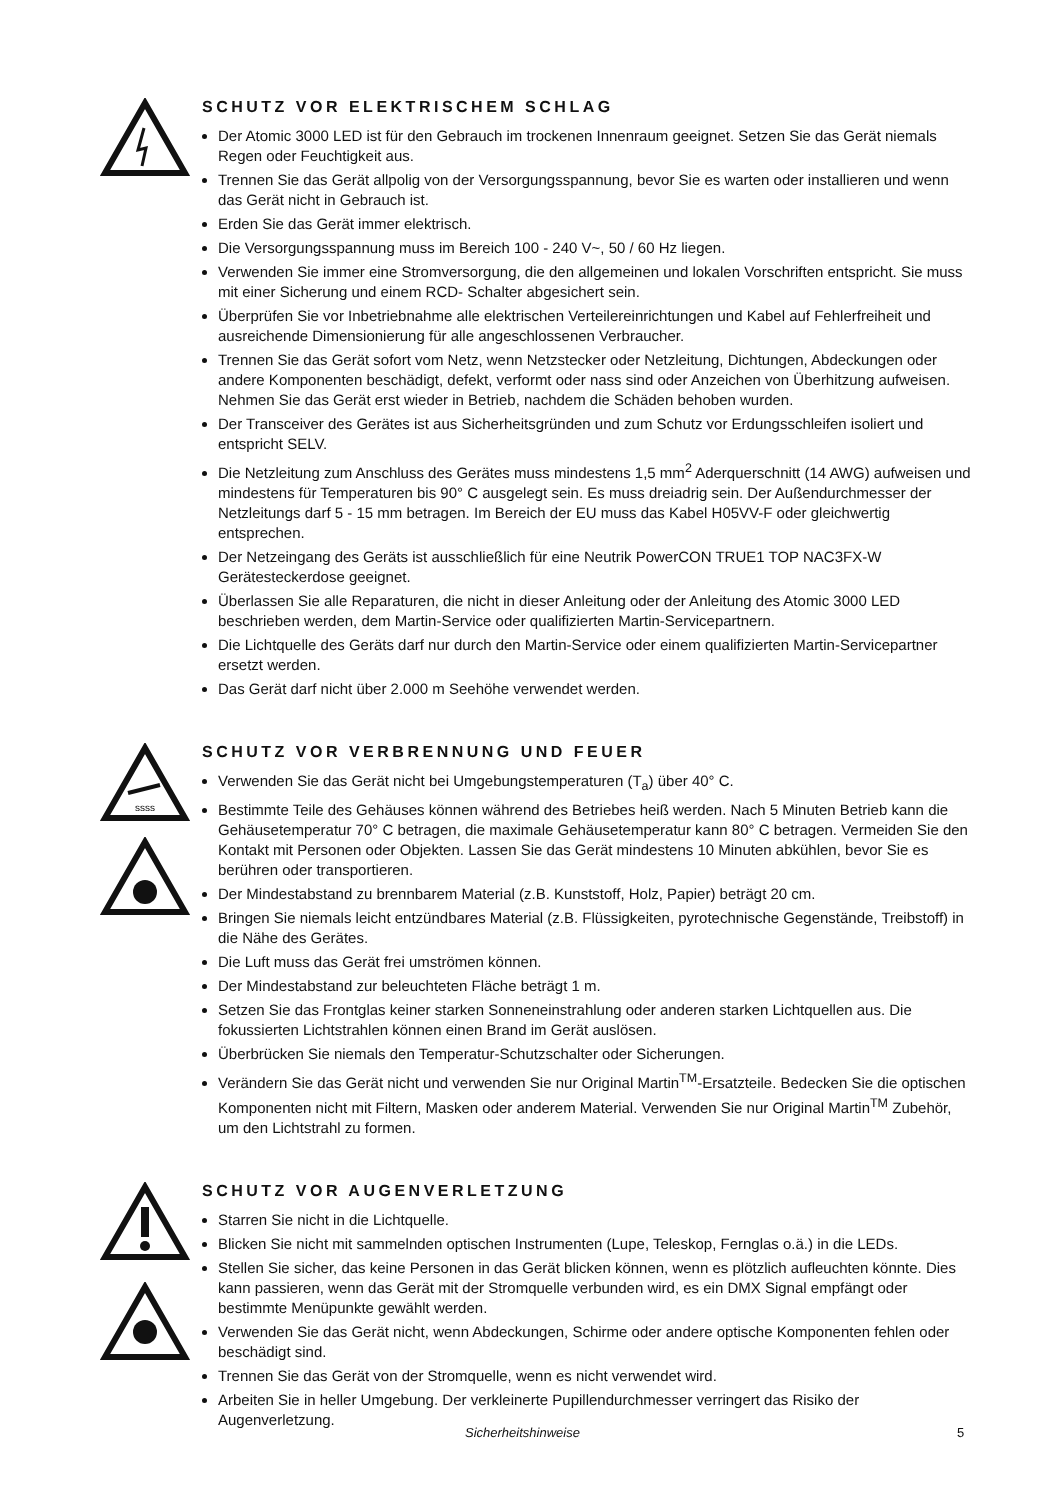SCHUTZ VOR ELEKTRISCHEM SCHLAG
Der Atomic 3000 LED ist für den Gebrauch im trockenen Innenraum geeignet. Setzen Sie das Gerät niemals Regen oder Feuchtigkeit aus.
Trennen Sie das Gerät allpolig von der Versorgungsspannung, bevor Sie es warten oder installieren und wenn das Gerät nicht in Gebrauch ist.
Erden Sie das Gerät immer elektrisch.
Die Versorgungsspannung muss im Bereich 100 - 240 V~, 50 / 60 Hz liegen.
Verwenden Sie immer eine Stromversorgung, die den allgemeinen und lokalen Vorschriften entspricht. Sie muss mit einer Sicherung und einem RCD- Schalter abgesichert sein.
Überprüfen Sie vor Inbetriebnahme alle elektrischen Verteilereinrichtungen und Kabel auf Fehlerfreiheit und ausreichende Dimensionierung für alle angeschlossenen Verbraucher.
Trennen Sie das Gerät sofort vom Netz, wenn Netzstecker oder Netzleitung, Dichtungen, Abdeckungen oder andere Komponenten beschädigt, defekt, verformt oder nass sind oder Anzeichen von Überhitzung aufweisen. Nehmen Sie das Gerät erst wieder in Betrieb, nachdem die Schäden behoben wurden.
Der Transceiver des Gerätes ist aus Sicherheitsgründen und zum Schutz vor Erdungsschleifen isoliert und entspricht SELV.
Die Netzleitung zum Anschluss des Gerätes muss mindestens 1,5 mm<sup>2</sup> Aderquerschnitt (14 AWG) aufweisen und mindestens für Temperaturen bis 90° C ausgelegt sein. Es muss dreiadrig sein. Der Außendurchmesser der Netzleitungs darf 5 - 15 mm betragen. Im Bereich der EU muss das Kabel H05VV-F oder gleichwertig entsprechen.
Der Netzeingang des Geräts ist ausschließlich für eine Neutrik PowerCON TRUE1 TOP NAC3FX-W Gerätesteckerdose geeignet.
Überlassen Sie alle Reparaturen, die nicht in dieser Anleitung oder der Anleitung des Atomic 3000 LED beschrieben werden, dem Martin-Service oder qualifizierten Martin-Servicepartnern.
Die Lichtquelle des Geräts darf nur durch den Martin-Service oder einem qualifizierten Martin-Servicepartner ersetzt werden.
Das Gerät darf nicht über 2.000 m Seehöhe verwendet werden.
ssss
SCHUTZ VOR VERBRENNUNG UND FEUER
Verwenden Sie das Gerät nicht bei Umgebungstemperaturen (T<sub>a</sub>) über 40° C.
Bestimmte Teile des Gehäuses können während des Betriebes heiß werden. Nach 5 Minuten Betrieb kann die Gehäusetemperatur 70° C betragen, die maximale Gehäusetemperatur kann 80° C betragen. Vermeiden Sie den Kontakt mit Personen oder Objekten. Lassen Sie das Gerät mindestens 10 Minuten abkühlen, bevor Sie es berühren oder transportieren.
Der Mindestabstand zu brennbarem Material (z.B. Kunststoff, Holz, Papier) beträgt 20 cm.
Bringen Sie niemals leicht entzündbares Material (z.B. Flüssigkeiten, pyrotechnische Gegenstände, Treibstoff) in die Nähe des Gerätes.
Die Luft muss das Gerät frei umströmen können.
Der Mindestabstand zur beleuchteten Fläche beträgt 1 m.
Setzen Sie das Frontglas keiner starken Sonneneinstrahlung oder anderen starken Lichtquellen aus. Die fokussierten Lichtstrahlen können einen Brand im Gerät auslösen.
Überbrücken Sie niemals den Temperatur-Schutzschalter oder Sicherungen.
Verändern Sie das Gerät nicht und verwenden Sie nur Original Martin<sup>TM</sup>-Ersatzteile. Bedecken Sie die optischen Komponenten nicht mit Filtern, Masken oder anderem Material. Verwenden Sie nur Original Martin<sup>TM</sup> Zubehör, um den Lichtstrahl zu formen.
SCHUTZ VOR AUGENVERLETZUNG
Starren Sie nicht in die Lichtquelle.
Blicken Sie nicht mit sammelnden optischen Instrumenten (Lupe, Teleskop, Fernglas o.ä.) in die LEDs.
Stellen Sie sicher, das keine Personen in das Gerät blicken können, wenn es plötzlich aufleuchten könnte. Dies kann passieren, wenn das Gerät mit der Stromquelle verbunden wird, es ein DMX Signal empfängt oder bestimmte Menüpunkte gewählt werden.
Verwenden Sie das Gerät nicht, wenn Abdeckungen, Schirme oder andere optische Komponenten fehlen oder beschädigt sind.
Trennen Sie das Gerät von der Stromquelle, wenn es nicht verwendet wird.
Arbeiten Sie in heller Umgebung. Der verkleinerte Pupillendurchmesser verringert das Risiko der Augenverletzung.
Sicherheitshinweise 5